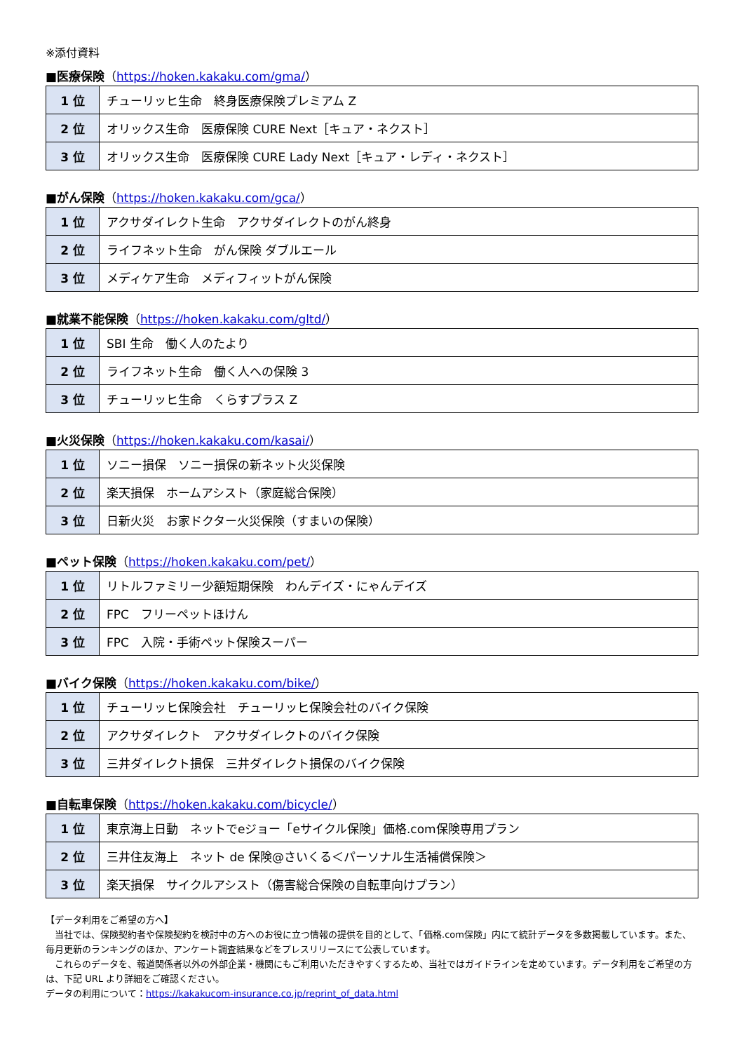※添付資料
■医療保険（https://hoken.kakaku.com/gma/）
| 1 位 | チューリッヒ生命 終身医療保険プレミアム Z |
| 2 位 | オリックス生命 医療保険 CURE Next［キュア・ネクスト］ |
| 3 位 | オリックス生命 医療保険 CURE Lady Next［キュア・レディ・ネクスト］ |
■がん保険（https://hoken.kakaku.com/gca/）
| 1 位 | アクサダイレクト生命 アクサダイレクトのがん終身 |
| 2 位 | ライフネット生命 がん保険 ダブルエール |
| 3 位 | メディケア生命 メディフィットがん保険 |
■就業不能保険（https://hoken.kakaku.com/gltd/）
| 1 位 | SBI 生命 働く人のたより |
| 2 位 | ライフネット生命 働く人への保険 3 |
| 3 位 | チューリッヒ生命 くらすプラス Z |
■火災保険（https://hoken.kakaku.com/kasai/）
| 1 位 | ソニー損保 ソニー損保の新ネット火災保険 |
| 2 位 | 楽天損保 ホームアシスト（家庭総合保険） |
| 3 位 | 日新火災 お家ドクター火災保険（すまいの保険） |
■ペット保険（https://hoken.kakaku.com/pet/）
| 1 位 | リトルファミリー少額短期保険 わんデイズ・にゃんデイズ |
| 2 位 | FPC フリーペットほけん |
| 3 位 | FPC 入院・手術ペット保険スーパー |
■バイク保険（https://hoken.kakaku.com/bike/）
| 1 位 | チューリッヒ保険会社 チューリッヒ保険会社のバイク保険 |
| 2 位 | アクサダイレクト アクサダイレクトのバイク保険 |
| 3 位 | 三井ダイレクト損保 三井ダイレクト損保のバイク保険 |
■自転車保険（https://hoken.kakaku.com/bicycle/）
| 1 位 | 東京海上日動 ネットでeジョー「eサイクル保険」価格.com保険専用プラン |
| 2 位 | 三井住友海上 ネット de 保険@さいくる＜パーソナル生活補償保険＞ |
| 3 位 | 楽天損保 サイクルアシスト（傷害総合保険の自転車向けプラン） |
【データ利用をご希望の方へ】
　当社では、保険契約者や保険契約を検討中の方へのお役に立つ情報の提供を目的として、「価格.com保険」内にて統計データを多数掲載しています。また、毎月更新のランキングのほか、アンケート調査結果などをプレスリリースにて公表しています。
　これらのデータを、報道関係者以外の外部企業・機関にもご利用いただきやすくするため、当社ではガイドラインを定めています。データ利用をご希望の方は、下記 URL より詳細をご確認ください。
データの利用について：https://kakakucom-insurance.co.jp/reprint_of_data.html